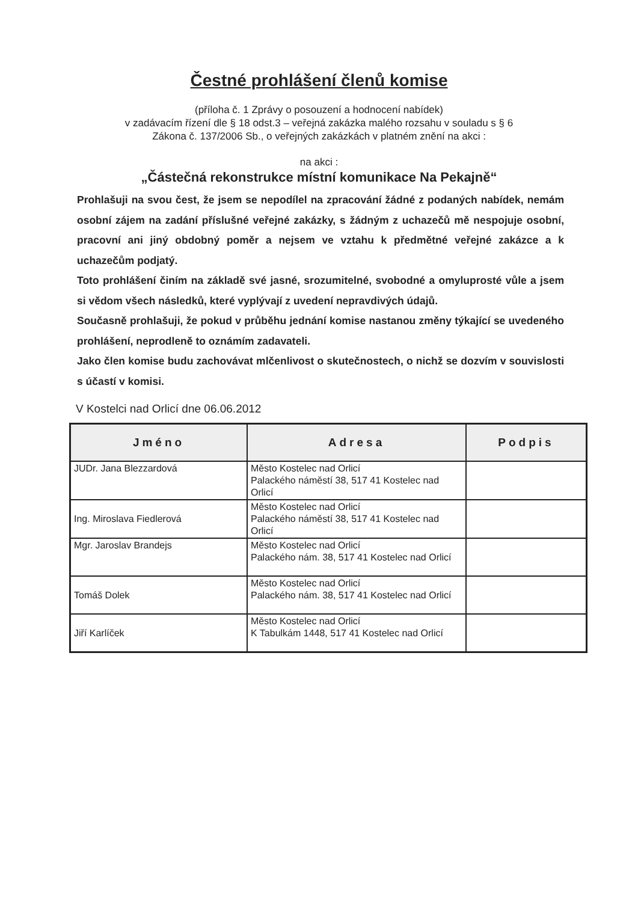Čestné prohlášení členů komise
(příloha č. 1 Zprávy o posouzení a hodnocení nabídek)
v zadávacím řízení dle § 18 odst.3 – veřejná zakázka malého rozsahu v souladu s § 6
Zákona č. 137/2006 Sb., o veřejných zakázkách v platném znění na akci :
na akci :
„Částečná rekonstrukce místní komunikace Na Pekajně“
Prohlašuji na svou čest, že jsem se nepodílel na zpracování žádné z podaných nabídek, nemám osobní zájem na zadání příslušné veřejné zakázky, s žádným z uchazečů mě nespojuje osobní, pracovní ani jiný obdobný poměr a nejsem ve vztahu k předmětné veřejné zakázce a k uchazečům podjatý.
Toto prohlášení činím na základě své jasné, srozumitelné, svobodné a omyluprosté vůle a jsem si vědom všech následků, které vyplývají z uvedení nepravdivých údajů.
Současně prohlašuji, že pokud v průběhu jednání komise nastanou změny týkající se uvedeného prohlášení, neprodleně to oznámím zadavateli.
Jako člen komise budu zachovávat mlčenlivost o skutečnostech, o nichž se dozvím v souvislosti s účastí v komisi.
V Kostelci nad Orlicí dne 06.06.2012
| Jméno | Adresa | Podpis |
| --- | --- | --- |
| JUDr. Jana Blezzardová | Město Kostelec nad Orlicí Palackého náměstí 38, 517 41 Kostelec nad Orlicí | |
| Ing. Miroslava Fiedlerová | Město Kostelec nad Orlicí Palackého náměstí 38, 517 41 Kostelec nad Orlicí | |
| Mgr. Jaroslav Brandejs | Město Kostelec nad Orlicí Palackého nám. 38, 517 41 Kostelec nad Orlicí | |
| Tomáš Dolek | Město Kostelec nad Orlicí Palackého nám. 38, 517 41 Kostelec nad Orlicí | |
| Jiří Karlíček | Město Kostelec nad Orlicí K Tabulkám 1448, 517 41 Kostelec nad Orlicí | |